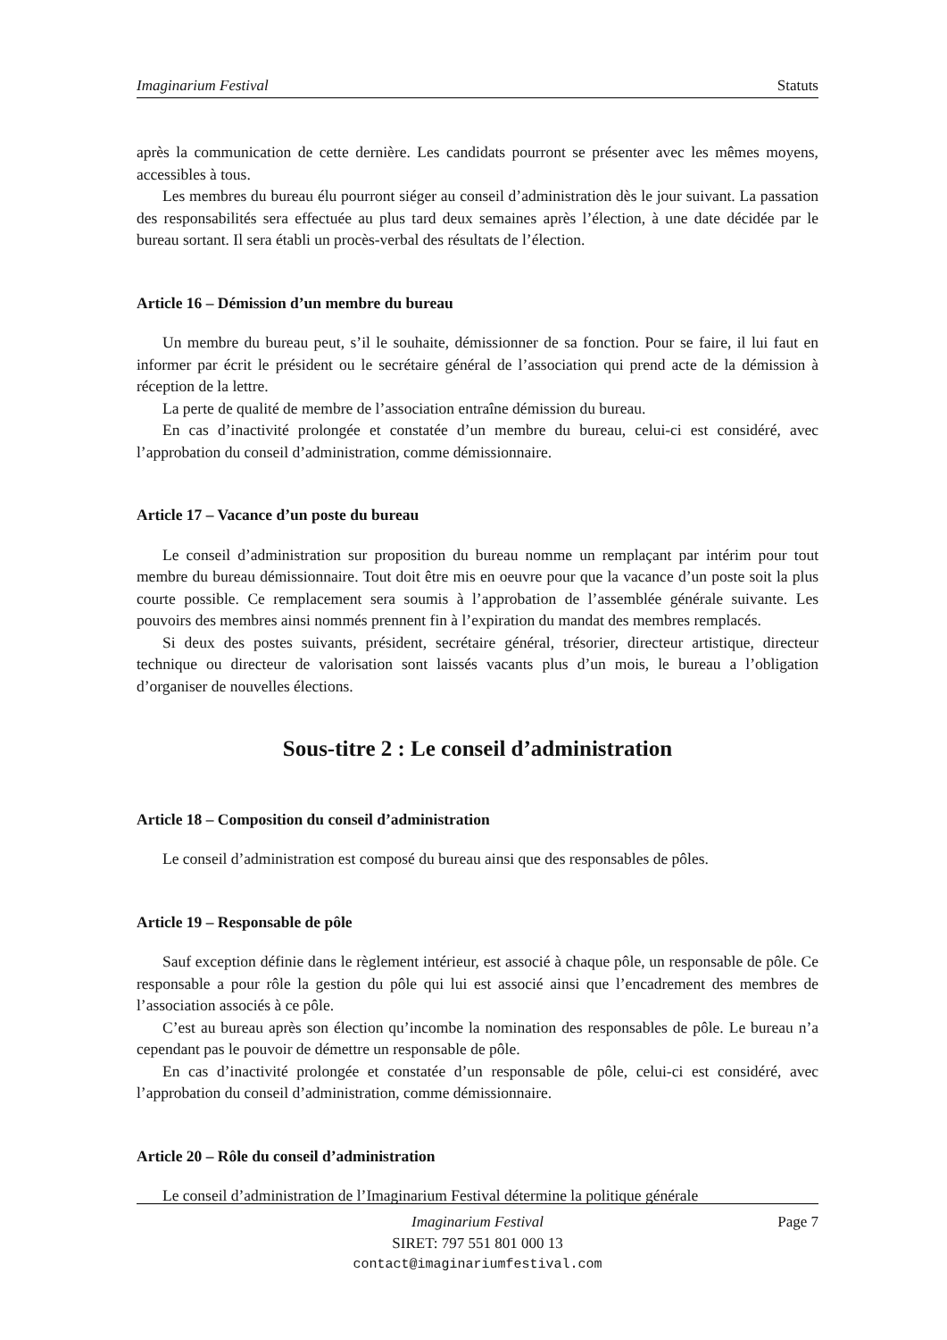Imaginarium Festival Statuts
après la communication de cette dernière. Les candidats pourront se présenter avec les mêmes moyens, accessibles à tous.
Les membres du bureau élu pourront siéger au conseil d’administration dès le jour suivant. La passation des responsabilités sera effectuée au plus tard deux semaines après l’élection, à une date décidée par le bureau sortant. Il sera établi un procès-verbal des résultats de l’élection.
Article 16 – Démission d’un membre du bureau
Un membre du bureau peut, s’il le souhaite, démissionner de sa fonction. Pour se faire, il lui faut en informer par écrit le président ou le secrétaire général de l’association qui prend acte de la démission à réception de la lettre.
La perte de qualité de membre de l’association entraîne démission du bureau.
En cas d’inactivité prolongée et constatée d’un membre du bureau, celui-ci est considéré, avec l’approbation du conseil d’administration, comme démissionnaire.
Article 17 – Vacance d’un poste du bureau
Le conseil d’administration sur proposition du bureau nomme un remplaçant par intérim pour tout membre du bureau démissionnaire. Tout doit être mis en oeuvre pour que la vacance d’un poste soit la plus courte possible. Ce remplacement sera soumis à l’approbation de l’assemblée générale suivante. Les pouvoirs des membres ainsi nommés prennent fin à l’expiration du mandat des membres remplacés.
Si deux des postes suivants, président, secrétaire général, trésorier, directeur artistique, directeur technique ou directeur de valorisation sont laissés vacants plus d’un mois, le bureau a l’obligation d’organiser de nouvelles élections.
Sous-titre 2 : Le conseil d’administration
Article 18 – Composition du conseil d’administration
Le conseil d’administration est composé du bureau ainsi que des responsables de pôles.
Article 19 – Responsable de pôle
Sauf exception définie dans le règlement intérieur, est associé à chaque pôle, un responsable de pôle. Ce responsable a pour rôle la gestion du pôle qui lui est associé ainsi que l’encadrement des membres de l’association associés à ce pôle.
C’est au bureau après son élection qu’incombe la nomination des responsables de pôle. Le bureau n’a cependant pas le pouvoir de démettre un responsable de pôle.
En cas d’inactivité prolongée et constatée d’un responsable de pôle, celui-ci est considéré, avec l’approbation du conseil d’administration, comme démissionnaire.
Article 20 – Rôle du conseil d’administration
Le conseil d’administration de l’Imaginarium Festival détermine la politique générale
Imaginarium Festival
SIRET: 797 551 801 000 13
contact@imaginariumfestival.com
Page 7